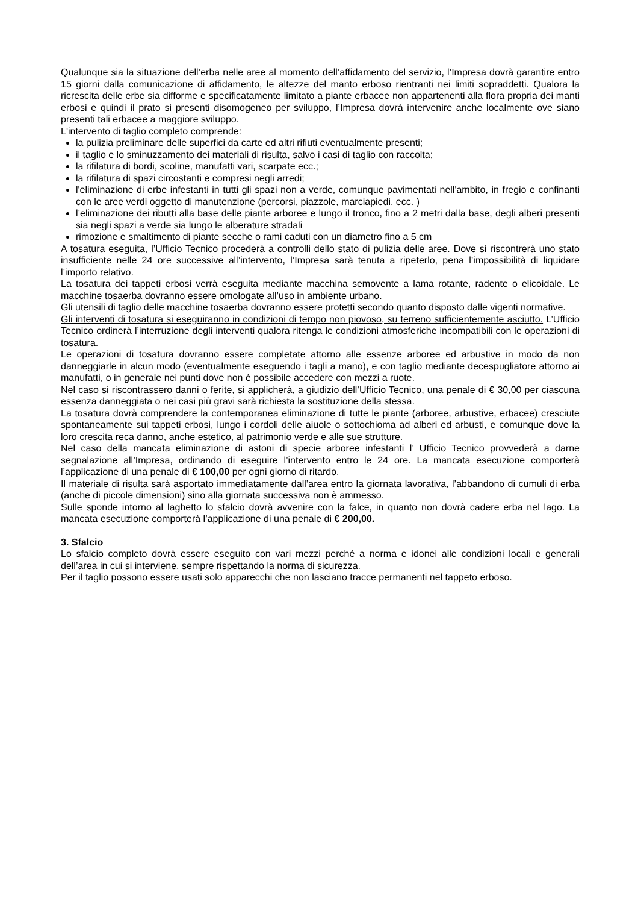Qualunque sia la situazione dell’erba nelle aree al momento dell’affidamento del servizio, l’Impresa dovrà garantire entro 15 giorni dalla comunicazione di affidamento, le altezze del manto erboso rientranti nei limiti sopraddetti. Qualora la ricrescita delle erbe sia difforme e specificatamente limitato a piante erbacee non appartenenti alla flora propria dei manti erbosi e quindi il prato si presenti disomogeneo per sviluppo, l’Impresa dovrà intervenire anche localmente ove siano presenti tali erbacee a maggiore sviluppo.
L'intervento di taglio completo comprende:
la pulizia preliminare delle superfici da carte ed altri rifiuti eventualmente presenti;
il taglio e lo sminuzzamento dei materiali di risulta, salvo i casi di taglio con raccolta;
la rifilatura di bordi, scoline, manufatti vari, scarpate ecc.;
la rifilatura di spazi circostanti e compresi negli arredi;
l'eliminazione di erbe infestanti in tutti gli spazi non a verde, comunque pavimentati nell'ambito, in fregio e confinanti con le aree verdi oggetto di manutenzione (percorsi, piazzole, marciapiedi, ecc. )
l’eliminazione dei ributti alla base delle piante arboree e lungo il tronco, fino a 2 metri dalla base, degli alberi presenti sia negli spazi a verde sia lungo le alberature stradali
rimozione e smaltimento di piante secche o rami caduti con un diametro fino a 5 cm
A tosatura eseguita, l’Ufficio Tecnico procederà a controlli dello stato di pulizia delle aree. Dove si riscontrerà uno stato insufficiente nelle 24 ore successive all’intervento, l’Impresa sarà tenuta a ripeterlo, pena l’impossibilità di liquidare l’importo relativo.
La tosatura dei tappeti erbosi verrà eseguita mediante macchina semovente a lama rotante, radente o elicoidale. Le macchine tosaerba dovranno essere omologate all’uso in ambiente urbano.
Gli utensili di taglio delle macchine tosaerba dovranno essere protetti secondo quanto disposto dalle vigenti normative.
Gli interventi di tosatura si eseguiranno in condizioni di tempo non piovoso, su terreno sufficientemente asciutto. L’Ufficio Tecnico ordinerà l’interruzione degli interventi qualora ritenga le condizioni atmosferiche incompatibili con le operazioni di tosatura.
Le operazioni di tosatura dovranno essere completate attorno alle essenze arboree ed arbustive in modo da non danneggiarle in alcun modo (eventualmente eseguendo i tagli a mano), e con taglio mediante decespugliatore attorno ai manufatti, o in generale nei punti dove non è possibile accedere con mezzi a ruote.
Nel caso si riscontrassero danni o ferite, si applicherà, a giudizio dell’Ufficio Tecnico, una penale di € 30,00 per ciascuna essenza danneggiata o nei casi più gravi sarà richiesta la sostituzione della stessa.
La tosatura dovrà comprendere la contemporanea eliminazione di tutte le piante (arboree, arbustive, erbacee) cresciute spontaneamente sui tappeti erbosi, lungo i cordoli delle aiuole o sottochioma ad alberi ed arbusti, e comunque dove la loro crescita reca danno, anche estetico, al patrimonio verde e alle sue strutture.
Nel caso della mancata eliminazione di astoni di specie arboree infestanti l’ Ufficio Tecnico provvederà a darne segnalazione all’Impresa, ordinando di eseguire l’intervento entro le 24 ore. La mancata esecuzione comporterà l’applicazione di una penale di € 100,00 per ogni giorno di ritardo.
Il materiale di risulta sarà asportato immediatamente dall’area entro la giornata lavorativa, l’abbandono di cumuli di erba (anche di piccole dimensioni) sino alla giornata successiva non è ammesso.
Sulle sponde intorno al laghetto lo sfalcio dovrà avvenire con la falce, in quanto non dovrà cadere erba nel lago. La mancata esecuzione comporterà l’applicazione di una penale di € 200,00.
3. Sfalcio
Lo sfalcio completo dovrà essere eseguito con vari mezzi perché a norma e idonei alle condizioni locali e generali dell’area in cui si interviene, sempre rispettando la norma di sicurezza.
Per il taglio possono essere usati solo apparecchi che non lasciano tracce permanenti nel tappeto erboso.